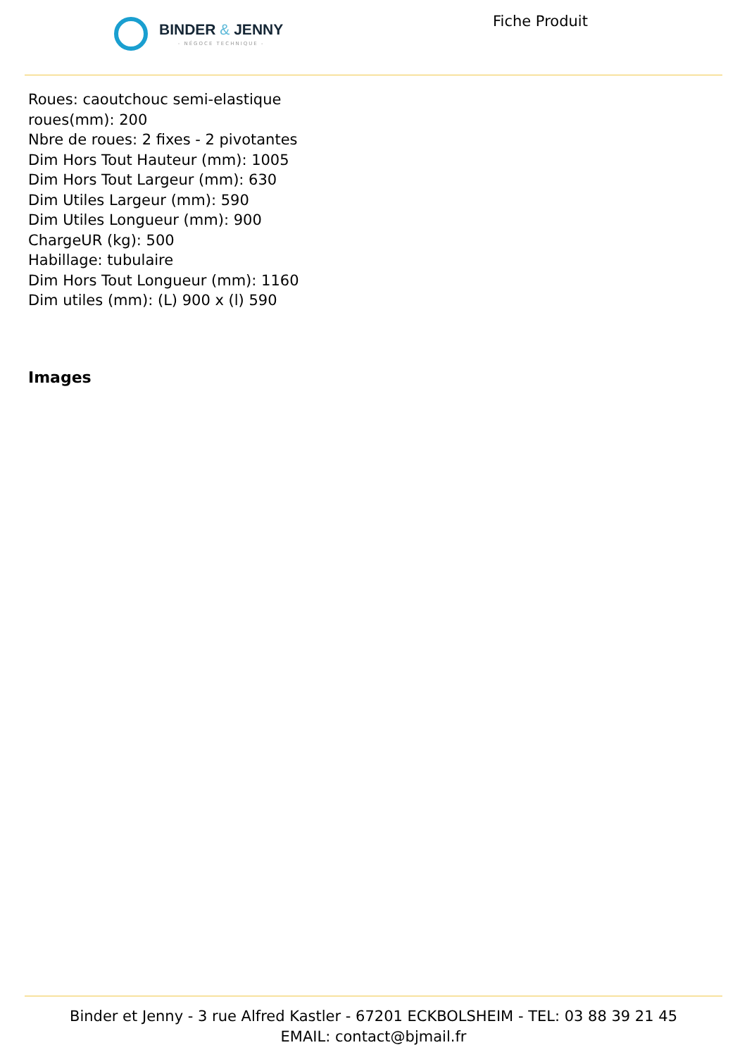BINDER & JENNY
- NÉGOCE TECHNIQUE -
Fiche Produit
Roues: caoutchouc semi-elastique
roues(mm): 200
Nbre de roues: 2 fixes - 2 pivotantes
Dim Hors Tout Hauteur (mm): 1005
Dim Hors Tout Largeur (mm): 630
Dim Utiles Largeur (mm): 590
Dim Utiles Longueur (mm): 900
ChargeUR (kg): 500
Habillage: tubulaire
Dim Hors Tout Longueur (mm): 1160
Dim utiles (mm): (L) 900 x (l) 590
Images
Binder et Jenny - 3 rue Alfred Kastler - 67201 ECKBOLSHEIM - TEL: 03 88 39 21 45
EMAIL: contact@bjmail.fr